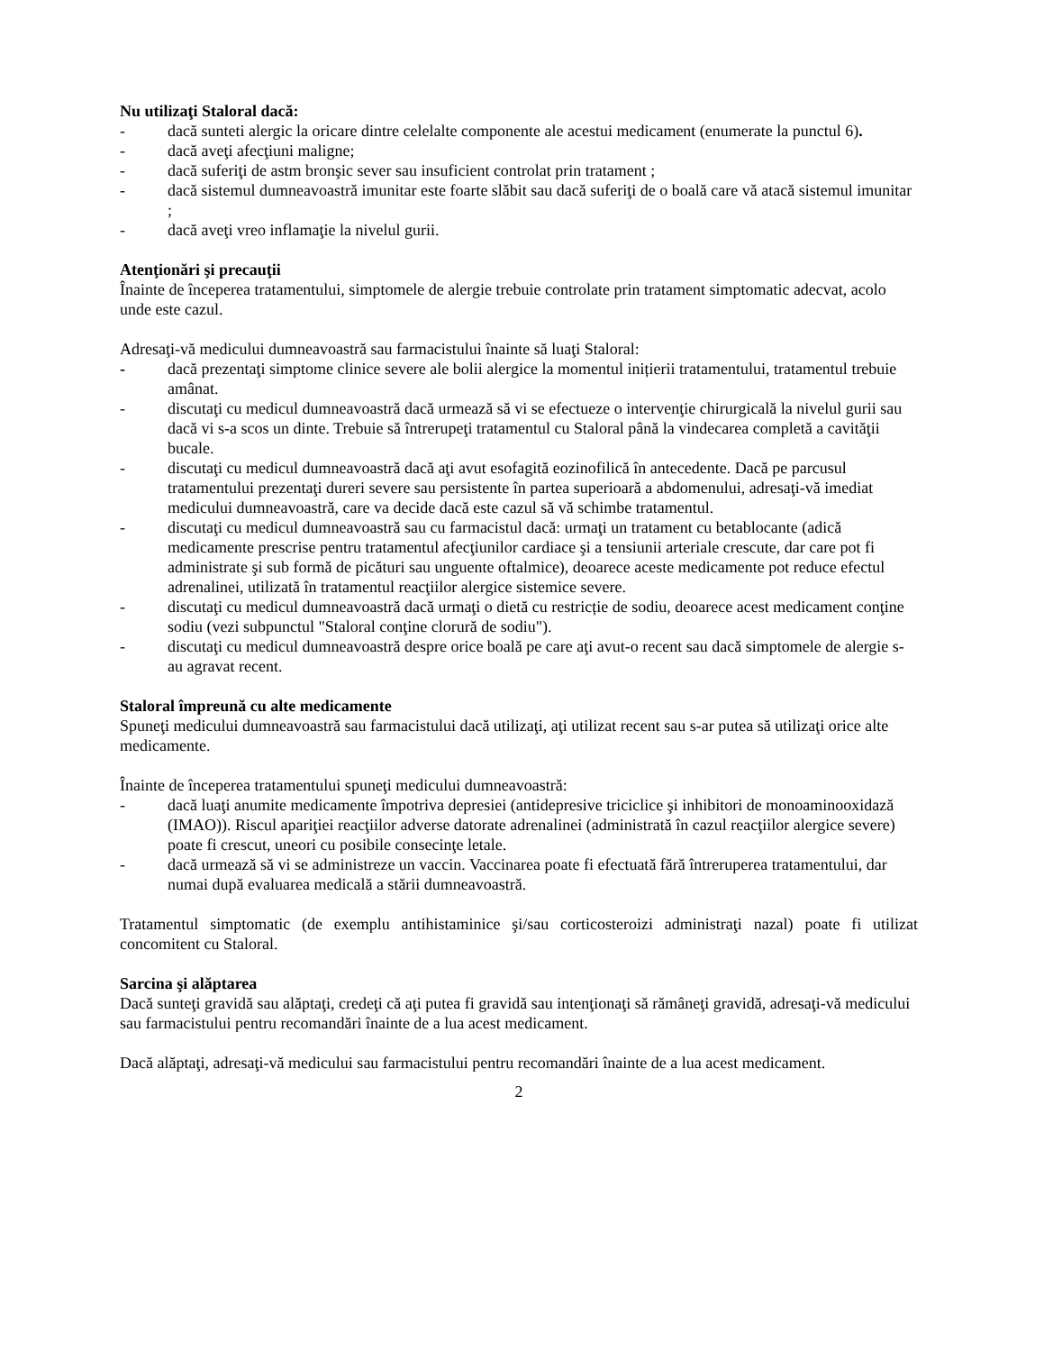Nu utilizaţi Staloral dacă:
- dacă sunteti alergic la oricare dintre celelalte componente ale acestui medicament (enumerate la punctul 6).
- dacă aveţi afecţiuni maligne;
- dacă suferiţi de astm bronşic sever sau insuficient controlat prin tratament ;
- dacă sistemul dumneavoastră imunitar este foarte slăbit sau dacă suferiţi de o boală care vă atacă sistemul imunitar ;
- dacă aveţi vreo inflamaţie la nivelul gurii.
Atenţionări şi precauţii
Înainte de începerea tratamentului, simptomele de alergie trebuie controlate prin tratament simptomatic adecvat, acolo unde este cazul.
Adresaţi-vă medicului dumneavoastră sau farmacistului înainte să luaţi Staloral:
- dacă prezentaţi simptome clinice severe ale bolii alergice la momentul inițierii tratamentului, tratamentul trebuie amânat.
- discutaţi cu medicul dumneavoastră dacă urmează să vi se efectueze o intervenţie chirurgicală la nivelul gurii sau dacă vi s-a scos un dinte. Trebuie să întrerupeţi tratamentul cu Staloral până la vindecarea completă a cavităţii bucale.
- discutaţi cu medicul dumneavoastră dacă aţi avut esofagită eozinofilică în antecedente. Dacă pe parcusul tratamentului prezentaţi dureri severe sau persistente în partea superioară a abdomenului, adresaţi-vă imediat medicului dumneavoastră, care va decide dacă este cazul să vă schimbe tratamentul.
- discutaţi cu medicul dumneavoastră sau cu farmacistul dacă: urmaţi un tratament cu betablocante (adică medicamente prescrise pentru tratamentul afecţiunilor cardiace şi a tensiunii arteriale crescute, dar care pot fi administrate şi sub formă de picături sau unguente oftalmice), deoarece aceste medicamente pot reduce efectul adrenalinei, utilizată în tratamentul reacţiilor alergice sistemice severe.
- discutaţi cu medicul dumneavoastră dacă urmaţi o dietă cu restricție de sodiu, deoarece acest medicament conţine sodiu (vezi subpunctul "Staloral conţine clorură de sodiu").
- discutaţi cu medicul dumneavoastră despre orice boală pe care aţi avut-o recent sau dacă simptomele de alergie s-au agravat recent.
Staloral împreună cu alte medicamente
Spuneţi medicului dumneavoastră sau farmacistului dacă utilizaţi, aţi utilizat recent sau s-ar putea să utilizaţi orice alte medicamente.
Înainte de începerea tratamentului spuneţi medicului dumneavoastră:
- dacă luaţi anumite medicamente împotriva depresiei (antidepresive triciclice şi inhibitori de monoaminooxidază (IMAO)). Riscul apariţiei reacţiilor adverse datorate adrenalinei (administrată în cazul reacţiilor alergice severe) poate fi crescut, uneori cu posibile consecinţe letale.
- dacă urmează să vi se administreze un vaccin. Vaccinarea poate fi efectuată fără întreruperea tratamentului, dar numai după evaluarea medicală a stării dumneavoastră.
Tratamentul simptomatic (de exemplu antihistaminice şi/sau corticosteroizi administraţi nazal) poate fi utilizat concomitent cu Staloral.
Sarcina şi alăptarea
Dacă sunteţi gravidă sau alăptaţi, credeţi că aţi putea fi gravidă sau intenţionaţi să rămâneţi gravidă, adresaţi-vă medicului sau farmacistului pentru recomandări înainte de a lua acest medicament.
Dacă alăptaţi, adresaţi-vă medicului sau farmacistului pentru recomandări înainte de a lua acest medicament.
2